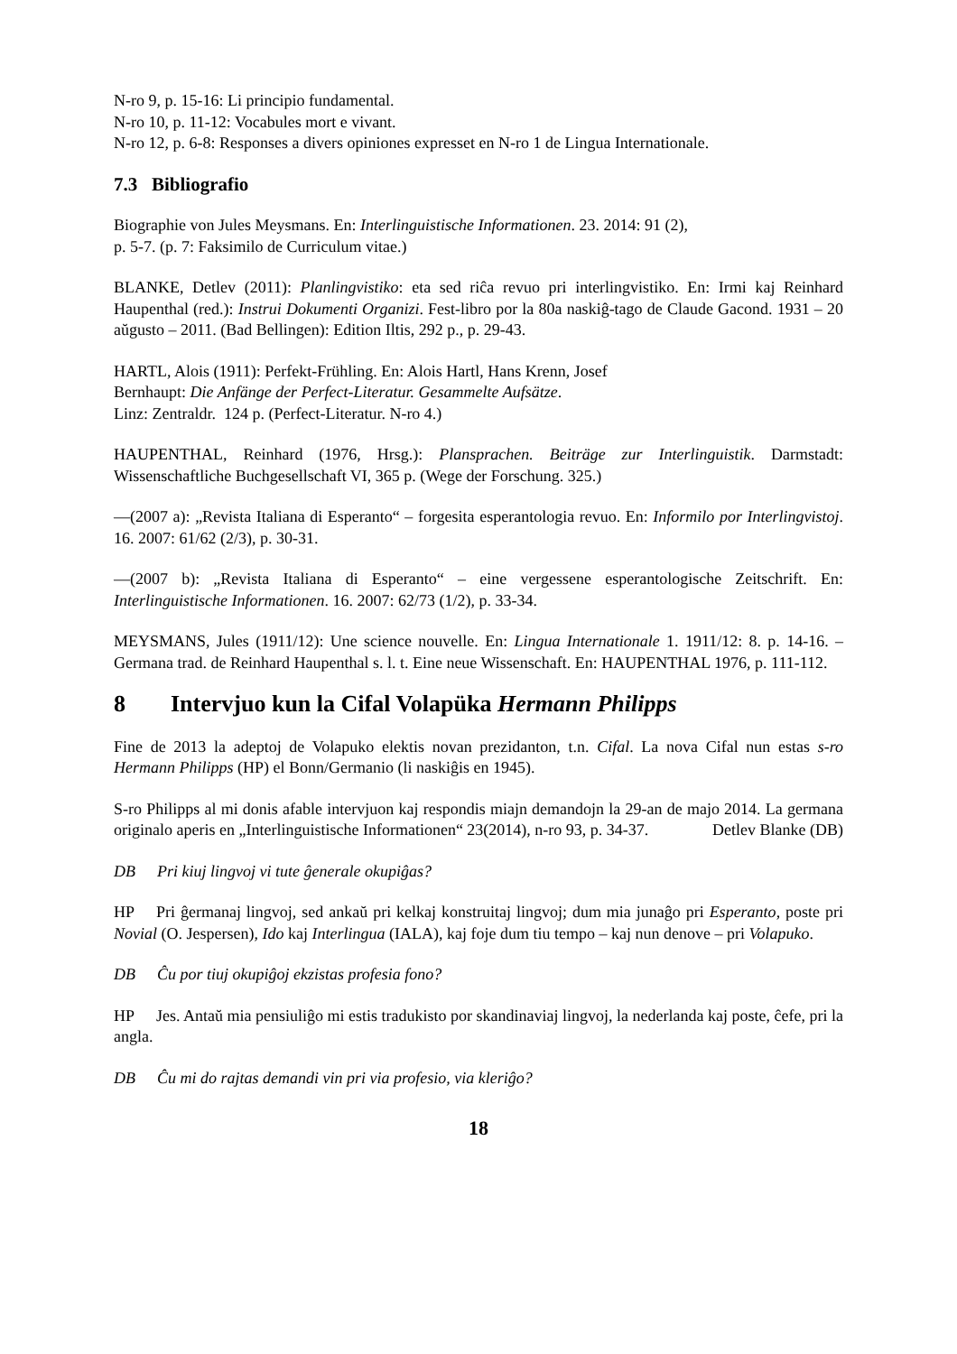N-ro 9, p. 15-16: Li principio fundamental.
N-ro 10, p. 11-12: Vocabules mort e vivant.
N-ro 12, p. 6-8: Responses a divers opiniones expresset en N-ro 1 de Lingua Internationale.
7.3 Bibliografio
Biographie von Jules Meysmans. En: Interlinguistische Informationen. 23. 2014: 91 (2),
p. 5-7. (p. 7: Faksimilo de Curriculum vitae.)
BLANKE, Detlev (2011): Planlingvistiko: eta sed riĉa revuo pri interlingvistiko. En: Irmi kaj Reinhard Haupenthal (red.): Instrui Dokumenti Organizi. Fest-libro por la 80a naskiĝ-tago de Claude Gacond. 1931 – 20 aŭgusto – 2011. (Bad Bellingen): Edition Iltis, 292 p., p. 29-43.
HARTL, Alois (1911): Perfekt-Frühling. En: Alois Hartl, Hans Krenn, Josef
Bernhaupt: Die Anfänge der Perfect-Literatur. Gesammelte Aufsätze.
Linz: Zentraldr. 124 p. (Perfect-Literatur. N-ro 4.)
HAUPENTHAL, Reinhard (1976, Hrsg.): Plansprachen. Beiträge zur Interlinguistik. Darmstadt: Wissenschaftliche Buchgesellschaft VI, 365 p. (Wege der Forschung. 325.)
—(2007 a): „Revista Italiana di Esperanto“ – forgesita esperantologia revuo. En: Informilo por Interlingvistoj. 16. 2007: 61/62 (2/3), p. 30-31.
—(2007 b): „Revista Italiana di Esperanto“ – eine vergessene esperantologische Zeitschrift. En: Interlinguistische Informationen. 16. 2007: 62/73 (1/2), p. 33-34.
MEYSMANS, Jules (1911/12): Une science nouvelle. En: Lingua Internationale 1. 1911/12: 8. p. 14-16. – Germana trad. de Reinhard Haupenthal s. l. t. Eine neue Wissenschaft. En: HAUPENTHAL 1976, p. 111-112.
8 Intervjuo kun la Cifal Volapüka Hermann Philipps
Fine de 2013 la adeptoj de Volapuko elektis novan prezidanton, t.n. Cifal. La nova Cifal nun estas s-ro Hermann Philipps (HP) el Bonn/Germanio (li naskiĝis en 1945).
S-ro Philipps al mi donis afable intervjuon kaj respondis miajn demandojn la 29-an de majo 2014. La germana originalo aperis en „Interlinguistische Informationen“ 23(2014), n-ro 93, p. 34-37. Detlev Blanke (DB)
DB Pri kiuj lingvoj vi tute ĝenerale okupiĝas?
HP Pri ĝermanaj lingvoj, sed ankaŭ pri kelkaj konstruitaj lingvoj; dum mia junaĝo pri Esperanto, poste pri Novial (O. Jespersen), Ido kaj Interlingua (IALA), kaj foje dum tiu tempo – kaj nun denove – pri Volapuko.
DB Ĉu por tiuj okupiĝoj ekzistas profesia fono?
HP Jes. Antaŭ mia pensiuliĝo mi estis tradukisto por skandinaviaj lingvoj, la nederlanda kaj poste, ĉefe, pri la angla.
DB Ĉu mi do rajtas demandi vin pri via profesio, via kleriĝo?
18